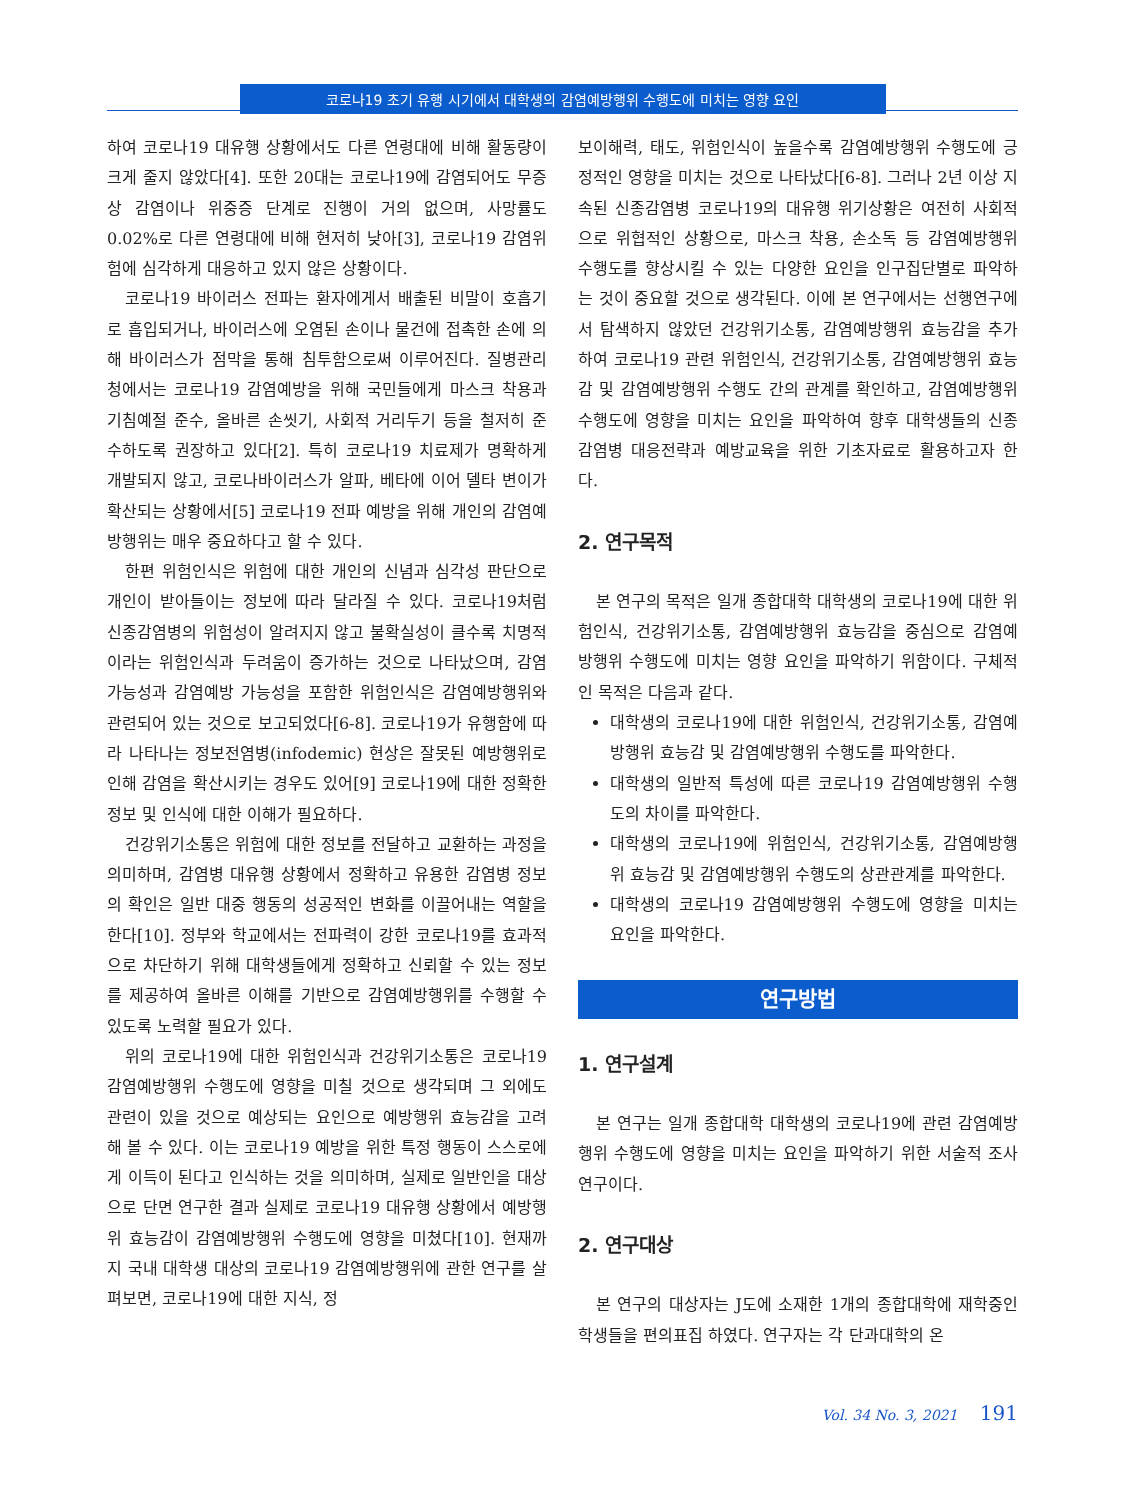코로나19 초기 유행 시기에서 대학생의 감염예방행위 수행도에 미치는 영향 요인
하여 코로나19 대유행 상황에서도 다른 연령대에 비해 활동량이 크게 줄지 않았다[4]. 또한 20대는 코로나19에 감염되어도 무증상 감염이나 위중증 단계로 진행이 거의 없으며, 사망률도 0.02%로 다른 연령대에 비해 현저히 낮아[3], 코로나19 감염위험에 심각하게 대응하고 있지 않은 상황이다.
코로나19 바이러스 전파는 환자에게서 배출된 비말이 호흡기로 흡입되거나, 바이러스에 오염된 손이나 물건에 접촉한 손에 의해 바이러스가 점막을 통해 침투함으로써 이루어진다. 질병관리청에서는 코로나19 감염예방을 위해 국민들에게 마스크 착용과 기침예절 준수, 올바른 손씻기, 사회적 거리두기 등을 철저히 준수하도록 권장하고 있다[2]. 특히 코로나19 치료제가 명확하게 개발되지 않고, 코로나바이러스가 알파, 베타에 이어 델타 변이가 확산되는 상황에서[5] 코로나19 전파 예방을 위해 개인의 감염예방행위는 매우 중요하다고 할 수 있다.
한편 위험인식은 위험에 대한 개인의 신념과 심각성 판단으로 개인이 받아들이는 정보에 따라 달라질 수 있다. 코로나19처럼 신종감염병의 위험성이 알려지지 않고 불확실성이 클수록 치명적이라는 위험인식과 두려움이 증가하는 것으로 나타났으며, 감염 가능성과 감염예방 가능성을 포함한 위험인식은 감염예방행위와 관련되어 있는 것으로 보고되었다[6-8]. 코로나19가 유행함에 따라 나타나는 정보전염병(infodemic) 현상은 잘못된 예방행위로 인해 감염을 확산시키는 경우도 있어[9] 코로나19에 대한 정확한 정보 및 인식에 대한 이해가 필요하다.
건강위기소통은 위험에 대한 정보를 전달하고 교환하는 과정을 의미하며, 감염병 대유행 상황에서 정확하고 유용한 감염병 정보의 확인은 일반 대중 행동의 성공적인 변화를 이끌어내는 역할을 한다[10]. 정부와 학교에서는 전파력이 강한 코로나19를 효과적으로 차단하기 위해 대학생들에게 정확하고 신뢰할 수 있는 정보를 제공하여 올바른 이해를 기반으로 감염예방행위를 수행할 수 있도록 노력할 필요가 있다.
위의 코로나19에 대한 위험인식과 건강위기소통은 코로나19 감염예방행위 수행도에 영향을 미칠 것으로 생각되며 그 외에도 관련이 있을 것으로 예상되는 요인으로 예방행위 효능감을 고려해 볼 수 있다. 이는 코로나19 예방을 위한 특정 행동이 스스로에게 이득이 된다고 인식하는 것을 의미하며, 실제로 일반인을 대상으로 단면 연구한 결과 실제로 코로나19 대유행 상황에서 예방행위 효능감이 감염예방행위 수행도에 영향을 미쳤다[10]. 현재까지 국내 대학생 대상의 코로나19 감염예방행위에 관한 연구를 살펴보면, 코로나19에 대한 지식, 정
보이해력, 태도, 위험인식이 높을수록 감염예방행위 수행도에 긍정적인 영향을 미치는 것으로 나타났다[6-8]. 그러나 2년 이상 지속된 신종감염병 코로나19의 대유행 위기상황은 여전히 사회적으로 위협적인 상황으로, 마스크 착용, 손소독 등 감염예방행위 수행도를 향상시킬 수 있는 다양한 요인을 인구집단별로 파악하는 것이 중요할 것으로 생각된다. 이에 본 연구에서는 선행연구에서 탐색하지 않았던 건강위기소통, 감염예방행위 효능감을 추가하여 코로나19 관련 위험인식, 건강위기소통, 감염예방행위 효능감 및 감염예방행위 수행도 간의 관계를 확인하고, 감염예방행위 수행도에 영향을 미치는 요인을 파악하여 향후 대학생들의 신종감염병 대응전략과 예방교육을 위한 기초자료로 활용하고자 한다.
2. 연구목적
본 연구의 목적은 일개 종합대학 대학생의 코로나19에 대한 위험인식, 건강위기소통, 감염예방행위 효능감을 중심으로 감염예방행위 수행도에 미치는 영향 요인을 파악하기 위함이다. 구체적인 목적은 다음과 같다.
대학생의 코로나19에 대한 위험인식, 건강위기소통, 감염예방행위 효능감 및 감염예방행위 수행도를 파악한다.
대학생의 일반적 특성에 따른 코로나19 감염예방행위 수행도의 차이를 파악한다.
대학생의 코로나19에 위험인식, 건강위기소통, 감염예방행위 효능감 및 감염예방행위 수행도의 상관관계를 파악한다.
대학생의 코로나19 감염예방행위 수행도에 영향을 미치는 요인을 파악한다.
연구방법
1. 연구설계
본 연구는 일개 종합대학 대학생의 코로나19에 관련 감염예방행위 수행도에 영향을 미치는 요인을 파악하기 위한 서술적 조사연구이다.
2. 연구대상
본 연구의 대상자는 J도에 소재한 1개의 종합대학에 재학중인 학생들을 편의표집 하였다. 연구자는 각 단과대학의 온
Vol. 34 No. 3, 2021 191